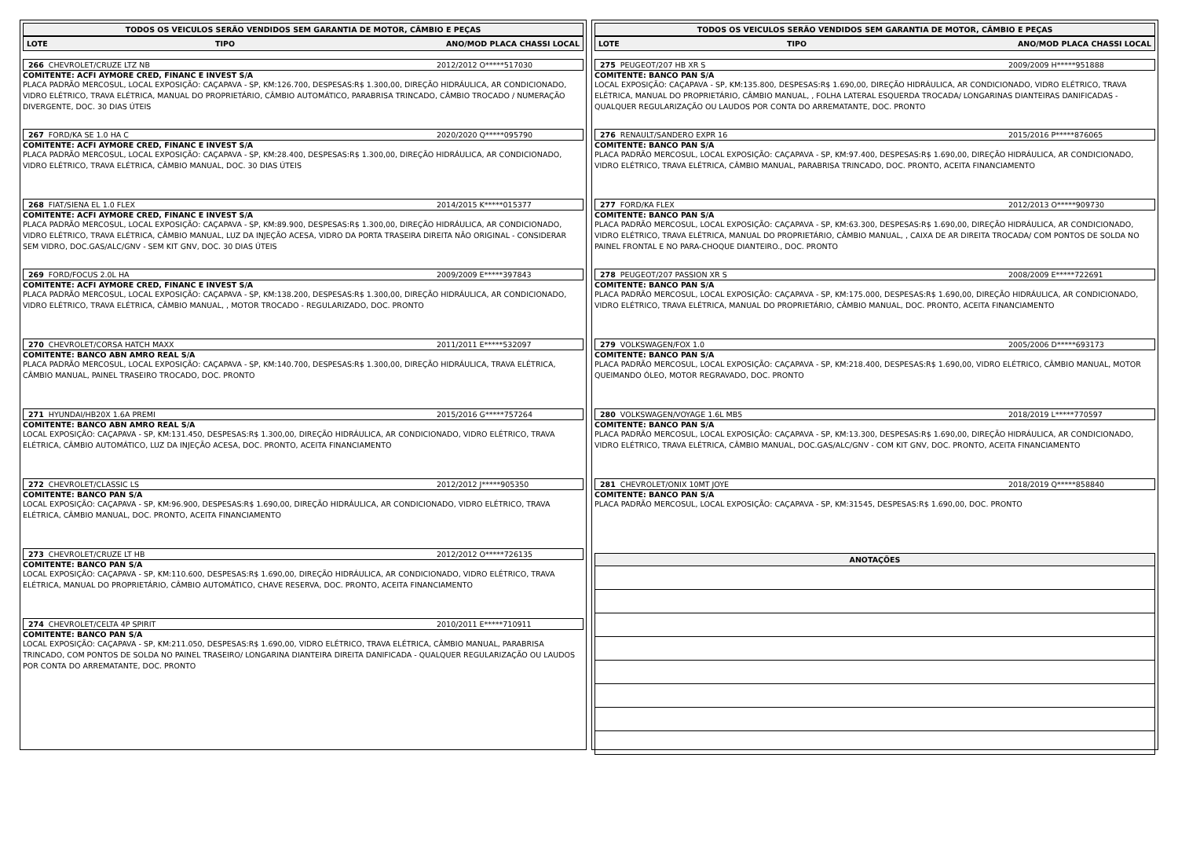TODOS OS VEICULOS SERÃO VENDIDOS SEM GARANTIA DE MOTOR, CÂMBIO E PEÇAS
LOTE TIPO ANO/MOD PLACA CHASSI LOCAL
266 CHEVROLET/CRUZE LTZ NB 2012/2012 O*****517030
COMITENTE: ACFI AYMORE CRED, FINANC E INVEST S/A
PLACA PADRÃO MERCOSUL, LOCAL EXPOSIÇÃO: CAÇAPAVA - SP, KM:126.700, DESPESAS:R$ 1.300,00, DIREÇÃO HIDRÁULICA, AR CONDICIONADO, VIDRO ELÉTRICO, TRAVA ELÉTRICA, MANUAL DO PROPRIETÁRIO, CÂMBIO AUTOMÁTICO, PARABRISA TRINCADO, CÂMBIO TROCADO / NUMERAÇÃO DIVERGENTE, DOC. 30 DIAS ÚTEIS
267 FORD/KA SE 1.0 HA C 2020/2020 Q*****095790
COMITENTE: ACFI AYMORE CRED, FINANC E INVEST S/A
PLACA PADRÃO MERCOSUL, LOCAL EXPOSIÇÃO: CAÇAPAVA - SP, KM:28.400, DESPESAS:R$ 1.300,00, DIREÇÃO HIDRÁULICA, AR CONDICIONADO, VIDRO ELÉTRICO, TRAVA ELÉTRICA, CÂMBIO MANUAL, DOC. 30 DIAS ÚTEIS
268 FIAT/SIENA EL 1.0 FLEX 2014/2015 K*****015377
COMITENTE: ACFI AYMORE CRED, FINANC E INVEST S/A
PLACA PADRÃO MERCOSUL, LOCAL EXPOSIÇÃO: CAÇAPAVA - SP, KM:89.900, DESPESAS:R$ 1.300,00, DIREÇÃO HIDRÁULICA, AR CONDICIONADO, VIDRO ELÉTRICO, TRAVA ELÉTRICA, CÂMBIO MANUAL, LUZ DA INJEÇÃO ACESA, VIDRO DA PORTA TRASEIRA DIREITA NÃO ORIGINAL - CONSIDERAR SEM VIDRO, DOC.GAS/ALC/GNV - SEM KIT GNV, DOC. 30 DIAS ÚTEIS
269 FORD/FOCUS 2.0L HA 2009/2009 E*****397843
COMITENTE: ACFI AYMORE CRED, FINANC E INVEST S/A
PLACA PADRÃO MERCOSUL, LOCAL EXPOSIÇÃO: CAÇAPAVA - SP, KM:138.200, DESPESAS:R$ 1.300,00, DIREÇÃO HIDRÁULICA, AR CONDICIONADO, VIDRO ELÉTRICO, TRAVA ELÉTRICA, CÂMBIO MANUAL, , MOTOR TROCADO - REGULARIZADO, DOC. PRONTO
270 CHEVROLET/CORSA HATCH MAXX 2011/2011 E*****532097
COMITENTE: BANCO ABN AMRO REAL S/A
PLACA PADRÃO MERCOSUL, LOCAL EXPOSIÇÃO: CAÇAPAVA - SP, KM:140.700, DESPESAS:R$ 1.300,00, DIREÇÃO HIDRÁULICA, TRAVA ELÉTRICA, CÂMBIO MANUAL, PAINEL TRASEIRO TROCADO, DOC. PRONTO
271 HYUNDAI/HB20X 1.6A PREMI 2015/2016 G*****757264
COMITENTE: BANCO ABN AMRO REAL S/A
LOCAL EXPOSIÇÃO: CAÇAPAVA - SP, KM:131.450, DESPESAS:R$ 1.300,00, DIREÇÃO HIDRÁULICA, AR CONDICIONADO, VIDRO ELÉTRICO, TRAVA ELÉTRICA, CÂMBIO AUTOMÁTICO, LUZ DA INJEÇÃO ACESA, DOC. PRONTO, ACEITA FINANCIAMENTO
272 CHEVROLET/CLASSIC LS 2012/2012 J*****905350
COMITENTE: BANCO PAN S/A
LOCAL EXPOSIÇÃO: CAÇAPAVA - SP, KM:96.900, DESPESAS:R$ 1.690,00, DIREÇÃO HIDRÁULICA, AR CONDICIONADO, VIDRO ELÉTRICO, TRAVA ELÉTRICA, CÂMBIO MANUAL, DOC. PRONTO, ACEITA FINANCIAMENTO
273 CHEVROLET/CRUZE LT HB 2012/2012 O*****726135
COMITENTE: BANCO PAN S/A
LOCAL EXPOSIÇÃO: CAÇAPAVA - SP, KM:110.600, DESPESAS:R$ 1.690,00, DIREÇÃO HIDRÁULICA, AR CONDICIONADO, VIDRO ELÉTRICO, TRAVA ELÉTRICA, MANUAL DO PROPRIETÁRIO, CÂMBIO AUTOMÁTICO, CHAVE RESERVA, DOC. PRONTO, ACEITA FINANCIAMENTO
274 CHEVROLET/CELTA 4P SPIRIT 2010/2011 E*****710911
COMITENTE: BANCO PAN S/A
LOCAL EXPOSIÇÃO: CAÇAPAVA - SP, KM:211.050, DESPESAS:R$ 1.690,00, VIDRO ELÉTRICO, TRAVA ELÉTRICA, CÂMBIO MANUAL, PARABRISA TRINCADO, COM PONTOS DE SOLDA NO PAINEL TRASEIRO/ LONGARINA DIANTEIRA DIREITA DANIFICADA - QUALQUER REGULARIZAÇÃO OU LAUDOS POR CONTA DO ARREMATANTE, DOC. PRONTO
TODOS OS VEICULOS SERÃO VENDIDOS SEM GARANTIA DE MOTOR, CÂMBIO E PEÇAS
LOTE TIPO ANO/MOD PLACA CHASSI LOCAL
275 PEUGEOT/207 HB XR S 2009/2009 H*****951888
COMITENTE: BANCO PAN S/A
LOCAL EXPOSIÇÃO: CAÇAPAVA - SP, KM:135.800, DESPESAS:R$ 1.690,00, DIREÇÃO HIDRÁULICA, AR CONDICIONADO, VIDRO ELÉTRICO, TRAVA ELÉTRICA, MANUAL DO PROPRIETÁRIO, CÂMBIO MANUAL, , FOLHA LATERAL ESQUERDA TROCADA/ LONGARINAS DIANTEIRAS DANIFICADAS - QUALQUER REGULARIZAÇÃO OU LAUDOS POR CONTA DO ARREMATANTE, DOC. PRONTO
276 RENAULT/SANDERO EXPR 16 2015/2016 P*****876065
COMITENTE: BANCO PAN S/A
PLACA PADRÃO MERCOSUL, LOCAL EXPOSIÇÃO: CAÇAPAVA - SP, KM:97.400, DESPESAS:R$ 1.690,00, DIREÇÃO HIDRÁULICA, AR CONDICIONADO, VIDRO ELÉTRICO, TRAVA ELÉTRICA, CÂMBIO MANUAL, PARABRISA TRINCADO, DOC. PRONTO, ACEITA FINANCIAMENTO
277 FORD/KA FLEX 2012/2013 O*****909730
COMITENTE: BANCO PAN S/A
PLACA PADRÃO MERCOSUL, LOCAL EXPOSIÇÃO: CAÇAPAVA - SP, KM:63.300, DESPESAS:R$ 1.690,00, DIREÇÃO HIDRÁULICA, AR CONDICIONADO, VIDRO ELÉTRICO, TRAVA ELÉTRICA, MANUAL DO PROPRIETÁRIO, CÂMBIO MANUAL, , CAIXA DE AR DIREITA TROCADA/ COM PONTOS DE SOLDA NO PAINEL FRONTAL E NO PARA-CHOQUE DIANTEIRO., DOC. PRONTO
278 PEUGEOT/207 PASSION XR S 2008/2009 E*****722691
COMITENTE: BANCO PAN S/A
PLACA PADRÃO MERCOSUL, LOCAL EXPOSIÇÃO: CAÇAPAVA - SP, KM:175.000, DESPESAS:R$ 1.690,00, DIREÇÃO HIDRÁULICA, AR CONDICIONADO, VIDRO ELÉTRICO, TRAVA ELÉTRICA, MANUAL DO PROPRIETÁRIO, CÂMBIO MANUAL, DOC. PRONTO, ACEITA FINANCIAMENTO
279 VOLKSWAGEN/FOX 1.0 2005/2006 D*****693173
COMITENTE: BANCO PAN S/A
PLACA PADRÃO MERCOSUL, LOCAL EXPOSIÇÃO: CAÇAPAVA - SP, KM:218.400, DESPESAS:R$ 1.690,00, VIDRO ELÉTRICO, CÂMBIO MANUAL, MOTOR QUEIMANDO ÓLEO, MOTOR REGRAVADO, DOC. PRONTO
280 VOLKSWAGEN/VOYAGE 1.6L MB5 2018/2019 L*****770597
COMITENTE: BANCO PAN S/A
PLACA PADRÃO MERCOSUL, LOCAL EXPOSIÇÃO: CAÇAPAVA - SP, KM:13.300, DESPESAS:R$ 1.690,00, DIREÇÃO HIDRÁULICA, AR CONDICIONADO, VIDRO ELÉTRICO, TRAVA ELÉTRICA, CÂMBIO MANUAL, DOC.GAS/ALC/GNV - COM KIT GNV, DOC. PRONTO, ACEITA FINANCIAMENTO
281 CHEVROLET/ONIX 10MT JOYE 2018/2019 Q*****858840
COMITENTE: BANCO PAN S/A
PLACA PADRÃO MERCOSUL, LOCAL EXPOSIÇÃO: CAÇAPAVA - SP, KM:31545, DESPESAS:R$ 1.690,00, DOC. PRONTO
ANOTAÇÕES